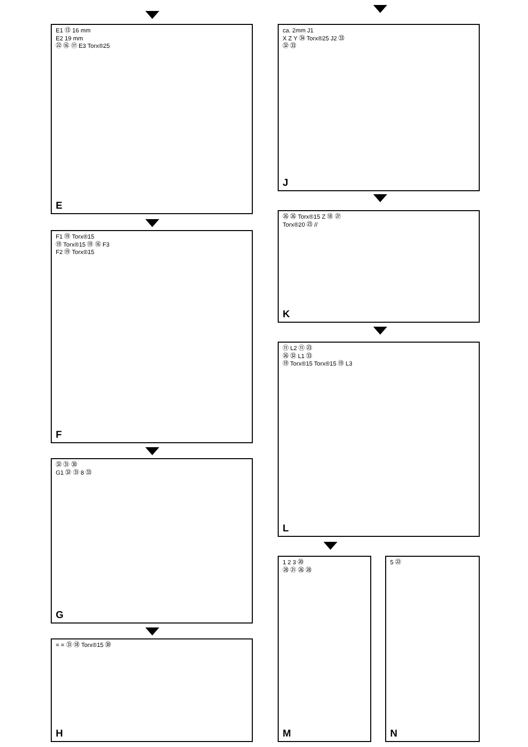E1 ⑬ 16 mm
E2 19 mm
㉒ ⑯ ⑰ E3 Torx®25
E
F1 ⑲ Torx®15
⑲ Torx®15 ⑲ ⑯ F3
F2 ⑲ Torx®15
F
㉜ ㉛ ㉚
G1 ㉜ ㉛ 8 ㉝
G
= = ㉛ ⑱ Torx®15 ㉚
H
ca. 2mm J1
X Z Y ㉞ Torx®25 J2 ㉝
㉜ ㉝
J
㉖ ㉖ Torx®15 Z ⑱ ㉗
Torx®20 ㉓ //
K
⑪ L2 ⑪ ㉓
㉖ ㉜ L1 ㉝
⑲ Torx®15 Torx®15 ⑲ L3
L
1 2 3 ⑳
㉘ ㉑ ㉖ ㉘
M
5 ㉒
N